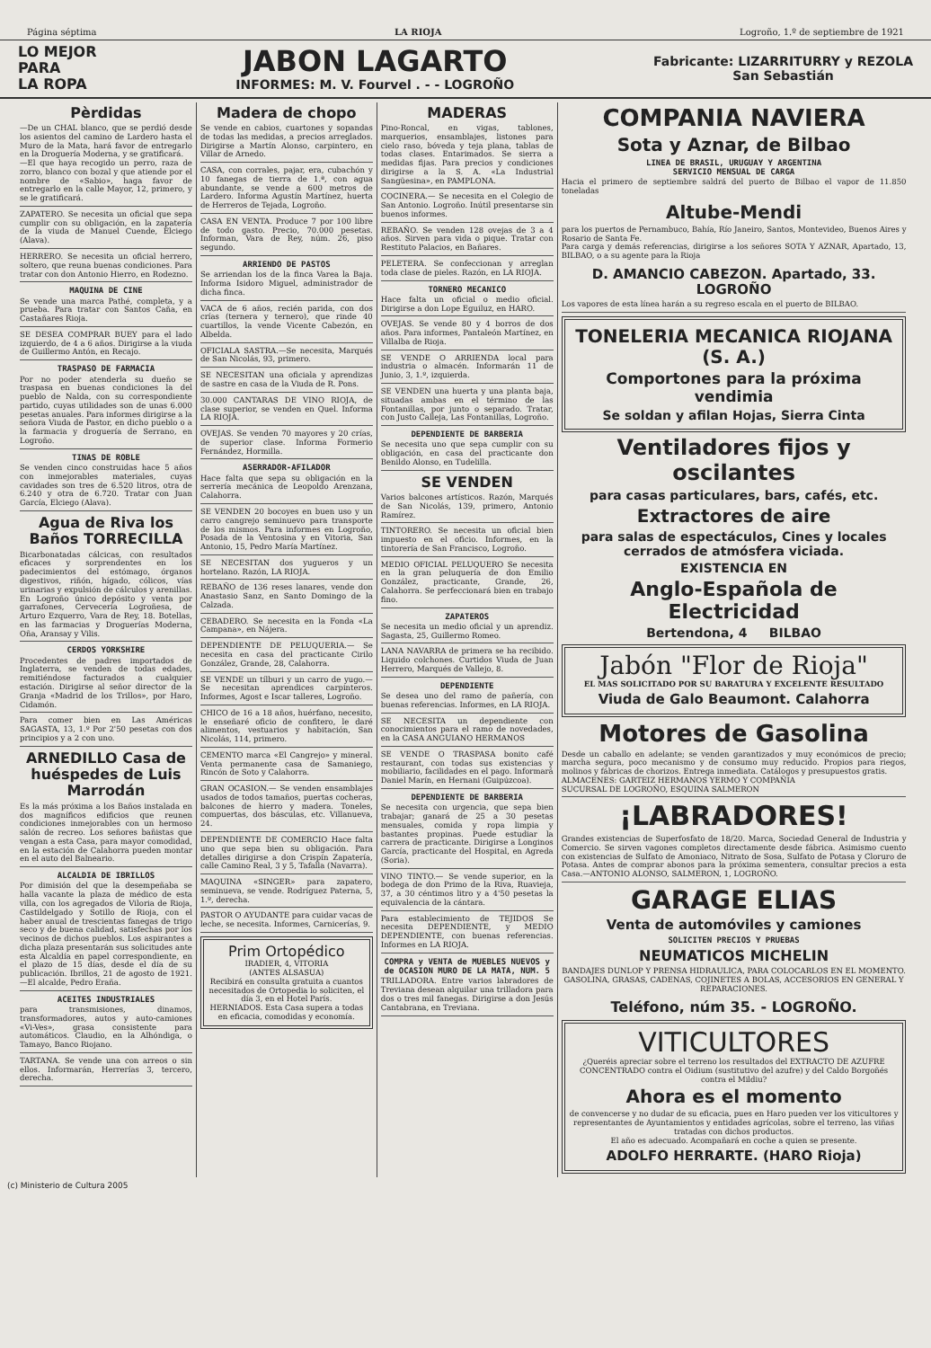Página séptima LA RIOJA Logroño, 1.º de septiembre de 1921
LO MEJOR
PARA
LA ROPA
JABON LAGARTO
INFORMES: M. V. Fourvel . - - LOGROÑO
Fabricante: LIZARRITURRY y REZOLA
San Sebastián
Pèrdidas
—De un CHAL blanco, que se perdió desde los asientos del camino de Lardero hasta el Muro de la Mata, hará favor de entregarlo en la Droguería Moderna, y se gratificará.
—El que haya recogido un perro, raza de zorro, blanco con bozal y que atiende por el nombre de «Sabio», haga favor de entregarlo en la calle Mayor, 12, primero, y se le gratificará.
ZAPATERO. Se necesita un oficial que sepa cumplir con su obligación, en la zapatería de la viuda de Manuel Cuende, Elciego (Alava).
HERRERO. Se necesita un oficial herrero, soltero, que reuna buenas condiciones. Para tratar con don Antonio Hierro, en Rodezno.
MAQUINA DE CINE
Se vende una marca Pathé, completa, y a prueba. Para tratar con Santos Caña, en Castañares Rioja.
SE DESEA COMPRAR BUEY para el lado izquierdo, de 4 a 6 años. Dirigirse a la viuda de Guillermo Antón, en Recajo.
TRASPASO DE FARMACIA
Por no poder atenderla su dueño se traspasa en buenas condiciones la del pueblo de Nalda, con su correspondiente partido, cuyas utilidades son de unas 6.000 pesetas anuales. Para informes dirigirse a la señora Viuda de Pastor, en dicho pueblo o a la farmacia y droguería de Serrano, en Logroño.
TINAS DE ROBLE
Se venden cinco construidas hace 5 años con inmejorables materiales, cuyas cavidades son tres de 6.520 litros, otra de 6.240 y otra de 6.720. Tratar con Juan García, Elciego (Alava).
Agua de Riva los Baños TORRECILLA
Bicarbonatadas cálcicas, con resultados eficaces y sorprendentes en los padecimientos del estómago, órganos digestivos, riñón, hígado, cólicos, vías urinarias y expulsión de cálculos y arenillas. En Logroño único depósito y venta por garrafones, Cervecería Logroñesa, de Arturo Ezquerro, Vara de Rey, 18. Botellas, en las farmacias y Droguerías Moderna, Oña, Aransay y Vilis.
CERDOS YORKSHIRE
Procedentes de padres importados de Inglaterra, se venden de todas edades, remitiéndose facturados a cualquier estación. Dirigirse al señor director de la Granja «Madrid de los Trillos», por Haro, Cidamón.
Para comer bien en Las Américas SAGASTA, 13, 1.º Por 2'50 pesetas con dos principios y a 2 con uno.
ARNEDILLO Casa de huéspedes de Luis Marrodán
Es la más próxima a los Baños instalada en dos magníficos edificios que reunen condiciones inmejorables con un hermoso salón de recreo. Los señores bañistas que vengan a esta Casa, para mayor comodidad, en la estación de Calahorra pueden montar en el auto del Balneario.
ALCALDIA DE IBRILLOS
Por dimisión del que la desempeñaba se halla vacante la plaza de médico de esta villa, con los agregados de Viloria de Rioja, Castildelgado y Sotillo de Rioja, con el haber anual de trescientas fanegas de trigo seco y de buena calidad, satisfechas por los vecinos de dichos pueblos. Los aspirantes a dicha plaza presentarán sus solicitudes ante esta Alcaldía en papel correspondiente, en el plazo de 15 días, desde el día de su publicación. Ibrillos, 21 de agosto de 1921.—El alcalde, Pedro Eraña.
ACEITES INDUSTRIALES
para transmisiones, dinamos, transformadores, autos y auto-camiones «Vi-Ves», grasa consistente para automáticos. Claudio, en la Alhóndiga, o Tamayo, Banco Riojano.
TARTANA. Se vende una con arreos o sin ellos. Informarán, Herrerías 3, tercero, derecha.
Madera de chopo
Se vende en cabios, cuartones y sopandas de todas las medidas, a precios arreglados. Dirigirse a Martín Alonso, carpintero, en Villar de Arnedo.
CASA, con corrales, pajar, era, cubachón y 10 fanegas de tierra de 1.ª, con agua abundante, se vende a 600 metros de Lardero. Informa Agustín Martínez, huerta de Herreros de Tejada, Logroño.
CASA EN VENTA. Produce 7 por 100 libre de todo gasto. Precio, 70.000 pesetas. Informan, Vara de Rey, núm. 26, piso segundo.
ARRIENDO DE PASTOS
Se arriendan los de la finca Varea la Baja. Informa Isidoro Miguel, administrador de dicha finca.
VACA de 6 años, recién parida, con dos crías (ternera y ternero), que rinde 40 cuartillos, la vende Vicente Cabezón, en Albelda.
OFICIALA SASTRA.—Se necesita, Marqués de San Nicolás, 93, primero.
SE NECESITAN una oficiala y aprendizas de sastre en casa de la Viuda de R. Pons.
30.000 CANTARAS DE VINO RIOJA, de clase superior, se venden en Quel. Informa LA RIOJA.
OVEJAS. Se venden 70 mayores y 20 crías, de superior clase. Informa Formerio Fernández, Hormilla.
ASERRADOR-AFILADOR
Hace falta que sepa su obligación en la serrería mecánica de Leopoldo Arenzana, Calahorra.
SE VENDEN 20 bocoyes en buen uso y un carro cangrejo seminuevo para transporte de los mismos. Para informes en Logroño, Posada de la Ventosina y en Vitoria, San Antonio, 15, Pedro María Martínez.
SE NECESITAN dos yugueros y un hortelano. Razón, LA RIOJA.
REBAÑO de 136 reses lanares, vende don Anastasio Sanz, en Santo Domingo de la Calzada.
CEBADERO. Se necesita en la Fonda «La Campana», en Nájera.
DEPENDIENTE DE PELUQUERIA.— Se necesita en casa del practicante Cirilo González, Grande, 28, Calahorra.
SE VENDE un tílburi y un carro de yugo.—Se necesitan aprendices carpinteros. Informes, Agost e Iscar talleres, Logroño.
CHICO de 16 a 18 años, huérfano, necesito, le enseñaré oficio de confitero, le daré alimentos, vestuarios y habitación, San Nicolás, 114, primero.
CEMENTO marca «El Cangrejo» y mineral. Venta permanente casa de Samaniego, Rincón de Soto y Calahorra.
GRAN OCASION.— Se venden ensamblajes usados de todos tamaños, puertas cocheras, balcones de hierro y madera. Toneles, compuertas, dos básculas, etc. Villanueva, 24.
DEPENDIENTE DE COMERCIO Hace falta uno que sepa bien su obligación. Para detalles dirigirse a don Crispín Zapatería, calle Camino Real, 3 y 5, Tafalla (Navarra).
MAQUINA «SINGER» para zapatero, seminueva, se vende. Rodríguez Paterna, 5, 1.º, derecha.
PASTOR O AYUDANTE para cuidar vacas de leche, se necesita. Informes, Carnicerías, 9.
Prim Ortopédico
IRADIER, 4, VITORIA
(ANTES ALSASUA)
Recibirá en consulta gratuita a cuantos necesitados de Ortopedia lo soliciten, el día 3, en el Hotel París.
HERNIADOS. Esta Casa supera a todas en eficacia, comodidas y economía.
MADERAS
Pino-Roncal, en vigas, tablones, marquerios, ensamblajes, listones para cielo raso, bóveda y teja plana, tablas de todas clases. Entarimados. Se sierra a medidas fijas. Para precios y condiciones dirigirse a la S. A. «La Industrial Sangüesina», en PAMPLONA.
COCINERA.— Se necesita en el Colegio de San Antonio. Logroño. Inútil presentarse sin buenos informes.
REBAÑO. Se venden 128 ovejas de 3 a 4 años. Sirven para vida o pique. Tratar con Restituto Palacios, en Bañares.
PELETERA. Se confeccionan y arreglan toda clase de pieles. Razón, en LA RIOJA.
TORNERO MECANICO
Hace falta un oficial o medio oficial. Dirigirse a don Lope Eguiluz, en HARO.
OVEJAS. Se vende 80 y 4 borros de dos años. Para informes, Pantaleón Martínez, en Villalba de Rioja.
SE VENDE O ARRIENDA local para industria o almacén. Informarán 11 de Junio, 3, 1.º, izquierda.
SE VENDEN una huerta y una planta baja, situadas ambas en el término de las Fontanillas, por junto o separado. Tratar, con Justo Calleja, Las Fontanillas, Logroño.
DEPENDIENTE DE BARBERIA
Se necesita uno que sepa cumplir con su obligación, en casa del practicante don Benildo Alonso, en Tudelilla.
SE VENDEN
Varios balcones artísticos. Razón, Marqués de San Nicolás, 139, primero, Antonio Ramírez.
TINTORERO. Se necesita un oficial bien impuesto en el oficio. Informes, en la tintorería de San Francisco, Logroño.
MEDIO OFICIAL PELUQUERO Se necesita en la gran peluquería de don Emilio González, practicante, Grande, 26, Calahorra. Se perfeccionará bien en trabajo fino.
ZAPATEROS
Se necesita un medio oficial y un aprendiz. Sagasta, 25, Guillermo Romeo.
LANA NAVARRA de primera se ha recibido. Liquido colchones. Curtidos Viuda de Juan Herrero, Marqués de Vallejo, 8.
DEPENDIENTE
Se desea uno del ramo de pañería, con buenas referencias. Informes, en LA RIOJA.
SE NECESITA un dependiente con conocimientos para el ramo de novedades, en la CASA ANGUIANO HERMANOS
SE VENDE O TRASPASA bonito café restaurant, con todas sus existencias y mobiliario, facilidades en el pago. Informará Daniel Marín, en Hernani (Guipúzcoa).
DEPENDIENTE DE BARBERIA
Se necesita con urgencia, que sepa bien trabajar; ganará de 25 a 30 pesetas mensuales, comida y ropa limpia y bastantes propinas. Puede estudiar la carrera de practicante. Dirigirse a Longinos García, practicante del Hospital, en Agreda (Soria).
VINO TINTO.— Se vende superior, en la bodega de don Primo de la Riva, Ruavieja, 37, a 30 céntimos litro y a 4'50 pesetas la equivalencia de la cántara.
Para establecimiento de TEJIDOS Se necesita DEPENDIENTE, y MEDIO DEPENDIENTE, con buenas referencias. Informes en LA RIOJA.
COMPRA y VENTA de MUEBLES NUEVOS y de OCASION MURO DE LA MATA, NUM. 5
TRILLADORA. Entre varios labradores de Treviana desean alquilar una trilladora para dos o tres mil fanegas. Dirigirse a don Jesús Cantabrana, en Treviana.
COMPANIA NAVIERA
Sota y Aznar, de Bilbao
LINEA DE BRASIL, URUGUAY Y ARGENTINA
SERVICIO MENSUAL DE CARGA
Hacia el primero de septiembre saldrá del puerto de Bilbao el vapor de 11.850 toneladas
Altube-Mendi
para los puertos de Pernambuco, Bahía, Río Janeiro, Santos, Montevideo, Buenos Aires y Rosario de Santa Fe.
Para carga y demás referencias, dirigirse a los señores SOTA Y AZNAR, Apartado, 13, BILBAO, o a su agente para la Rioja
D. AMANCIO CABEZON. Apartado, 33. LOGROÑO
Los vapores de esta línea harán a su regreso escala en el puerto de BILBAO.
TONELERIA MECANICA RIOJANA (S. A.)
Comportones para la próxima vendimia
Se soldan y afilan Hojas, Sierra Cinta
Ventiladores fijos y oscilantes
para casas particulares, bars, cafés, etc.
Extractores de aire
para salas de espectáculos, Cines y locales cerrados de atmósfera viciada.
EXISTENCIA EN
Anglo-Española de Electricidad
Bertendona, 4 BILBAO
Jabón "Flor de Rioja"
EL MAS SOLICITADO POR SU BARATURA Y EXCELENTE RESULTADO
Viuda de Galo Beaumont. Calahorra
Motores de Gasolina
Desde un caballo en adelante; se venden garantizados y muy económicos de precio; marcha segura, poco mecanismo y de consumo muy reducido. Propios para riegos, molinos y fábricas de chorizos. Entrega inmediata. Catálogos y presupuestos gratis.
ALMACENES: GARTEIZ HERMANOS YERMO Y COMPAÑIA
SUCURSAL DE LOGROÑO, ESQUINA SALMERON
¡LABRADORES!
Grandes existencias de Superfosfato de 18/20. Marca, Sociedad General de Industria y Comercio. Se sirven vagones completos directamente desde fábrica. Asimismo cuento con existencias de Sulfato de Amoniaco, Nitrato de Sosa, Sulfato de Potasa y Cloruro de Potasa. Antes de comprar abonos para la próxima sementera, consultar precios a esta Casa.—ANTONIO ALONSO, SALMERON, 1, LOGROÑO.
GARAGE ELIAS
Venta de automóviles y camiones
SOLICITEN PRECIOS Y PRUEBAS
NEUMATICOS MICHELIN
BANDAJES DUNLOP Y PRENSA HIDRAULICA, PARA COLOCARLOS EN EL MOMENTO.
GASOLINA, GRASAS, CADENAS, COJINETES A BOLAS, ACCESORIOS EN GENERAL Y REPARACIONES.
Teléfono, núm 35. - LOGROÑO.
VITICULTORES
¿Queréis apreciar sobre el terreno los resultados del EXTRACTO DE AZUFRE CONCENTRADO contra el Oidium (sustitutivo del azufre) y del Caldo Borgoñés contra el Mildiu?
Ahora es el momento
de convencerse y no dudar de su eficacia, pues en Haro pueden ver los viticultores y representantes de Ayuntamientos y entidades agrícolas, sobre el terreno, las viñas tratadas con dichos productos.
El año es adecuado. Acompañará en coche a quien se presente.
ADOLFO HERRARTE. (HARO Rioja)
(c) Ministerio de Cultura 2005